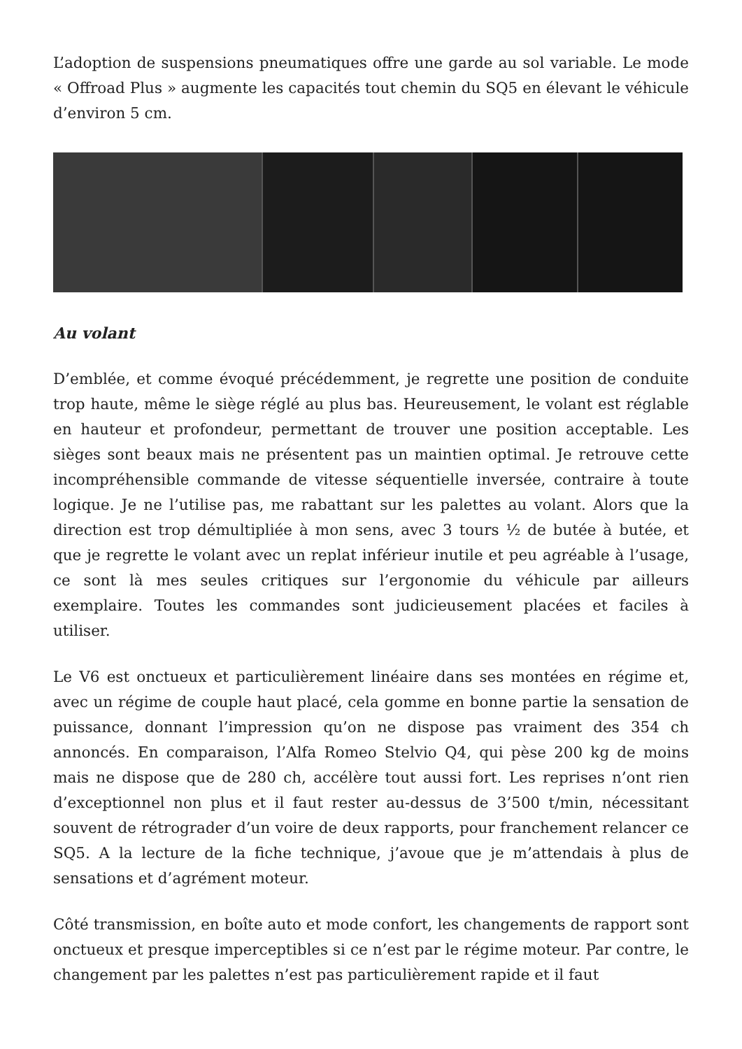L’adoption de suspensions pneumatiques offre une garde au sol variable. Le mode « Offroad Plus » augmente les capacités tout chemin du SQ5 en élevant le véhicule d’environ 5 cm.
Au volant
D’emblée, et comme évoqué précédemment, je regrette une position de conduite trop haute, même le siège réglé au plus bas. Heureusement, le volant est réglable en hauteur et profondeur, permettant de trouver une position acceptable. Les sièges sont beaux mais ne présentent pas un maintien optimal. Je retrouve cette incompréhensible commande de vitesse séquentielle inversée, contraire à toute logique. Je ne l’utilise pas, me rabattant sur les palettes au volant. Alors que la direction est trop démultipliée à mon sens, avec 3 tours ½ de butée à butée, et que je regrette le volant avec un replat inférieur inutile et peu agréable à l’usage, ce sont là mes seules critiques sur l’ergonomie du véhicule par ailleurs exemplaire. Toutes les commandes sont judicieusement placées et faciles à utiliser.
Le V6 est onctueux et particulièrement linéaire dans ses montées en régime et, avec un régime de couple haut placé, cela gomme en bonne partie la sensation de puissance, donnant l’impression qu’on ne dispose pas vraiment des 354 ch annoncés. En comparaison, l’Alfa Romeo Stelvio Q4, qui pèse 200 kg de moins mais ne dispose que de 280 ch, accélère tout aussi fort. Les reprises n’ont rien d’exceptionnel non plus et il faut rester au-dessus de 3’500 t/min, nécessitant souvent de rétrograder d’un voire de deux rapports, pour franchement relancer ce SQ5. A la lecture de la fiche technique, j’avoue que je m’attendais à plus de sensations et d’agrément moteur.
Côté transmission, en boîte auto et mode confort, les changements de rapport sont onctueux et presque imperceptibles si ce n’est par le régime moteur. Par contre, le changement par les palettes n’est pas particulièrement rapide et il faut